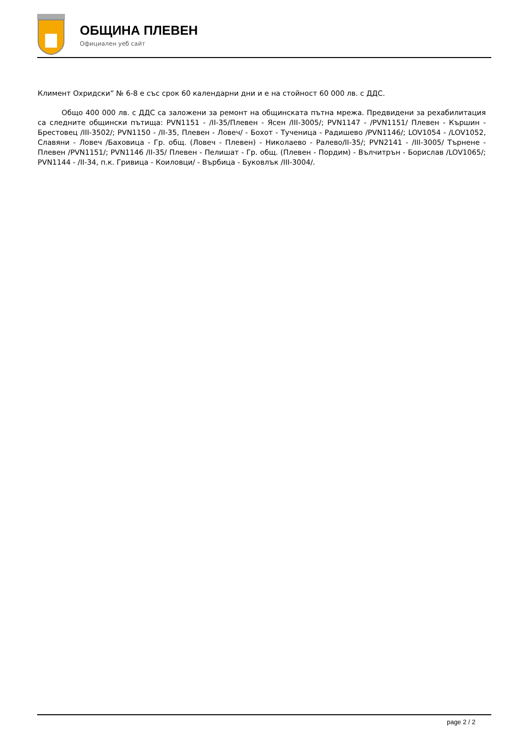ОБЩИНА ПЛЕВЕН
Официален уеб сайт
Климент Охридски” № 6-8 е със срок 60 календарни дни и е на стойност 60 000 лв. с ДДС.
Общо 400 000 лв. с ДДС са заложени за ремонт на общинската пътна мрежа. Предвидени за рехабилитация са следните общински пътища: PVN1151 - /II-35/Плевен - Ясен /III-3005/; PVN1147 - /PVN1151/ Плевен - Кършин - Брестовец /III-3502/; PVN1150 - /II-35, Плевен - Ловеч/ - Бохот - Тученица - Радишево /PVN1146/; LOV1054 - /LOV1052, Славяни - Ловеч /Баховица - Гр. общ. (Ловеч - Плевен) - Николаево - Ралево/II-35/; PVN2141 - /III-3005/ Търнене - Плевен /PVN1151/; PVN1146 /II-35/ Плевен - Пелишат - Гр. общ. (Плевен - Пордим) - Вълчитрън - Борислав /LOV1065/; PVN1144 - /II-34, п.к. Гривица - Коиловци/ - Върбица - Буковлък /III-3004/.
page 2 / 2